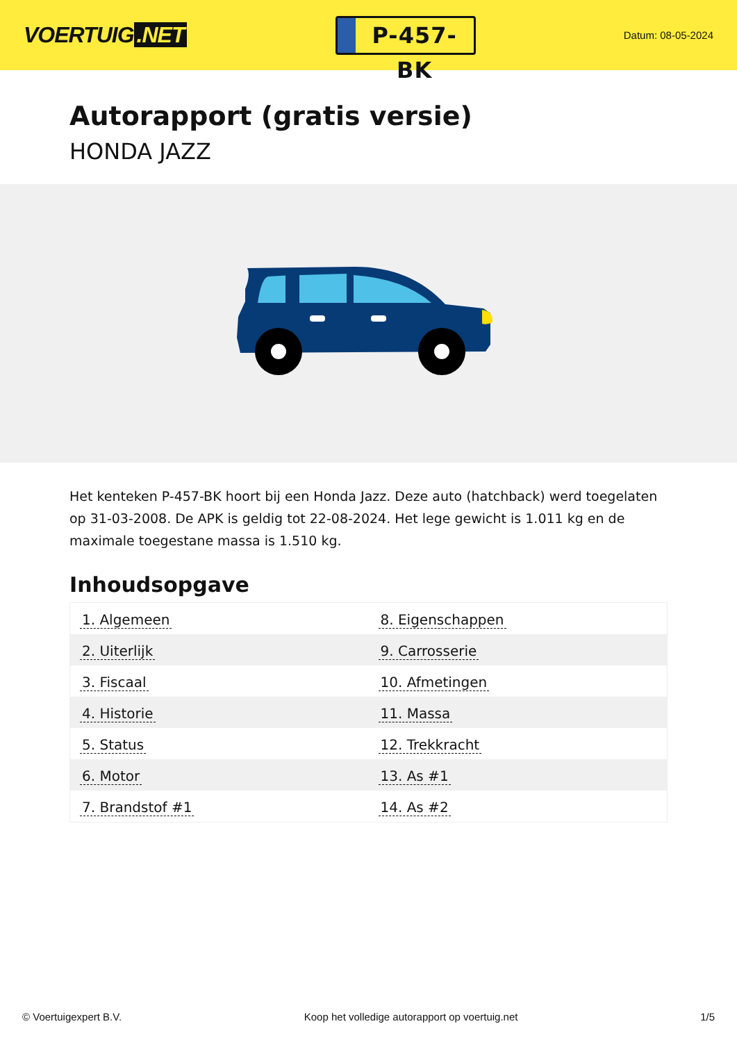VOERTUIG.NET
P-457-BK
Datum: 08-05-2024
Autorapport (gratis versie)
HONDA JAZZ
Het kenteken P-457-BK hoort bij een Honda Jazz. Deze auto (hatchback) werd toegelaten op 31-03-2008. De APK is geldig tot 22-08-2024. Het lege gewicht is 1.011 kg en de maximale toegestane massa is 1.510 kg.
Inhoudsopgave
| 1. Algemeen | 8. Eigenschappen |
| 2. Uiterlijk | 9. Carrosserie |
| 3. Fiscaal | 10. Afmetingen |
| 4. Historie | 11. Massa |
| 5. Status | 12. Trekkracht |
| 6. Motor | 13. As #1 |
| 7. Brandstof #1 | 14. As #2 |
© Voertuigexpert B.V. Koop het volledige autorapport op voertuig.net 1/5